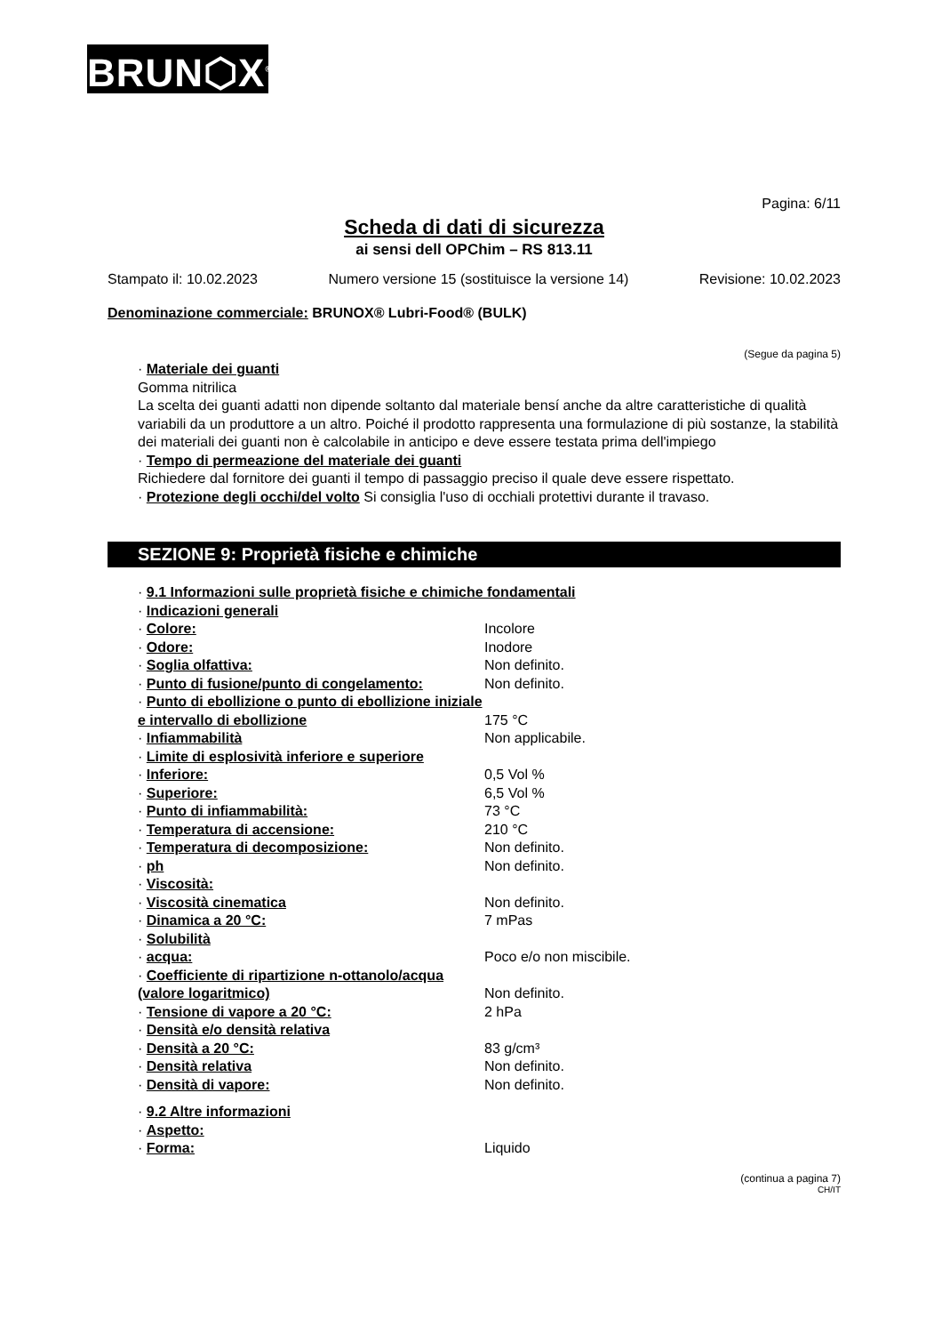BRUN⬡X<sup>®</sup>
Pagina: 6/11
Scheda di dati di sicurezza
ai sensi dell OPChim – RS 813.11
Stampato il: 10.02.2023 Numero versione 15 (sostituisce la versione 14) Revisione: 10.02.2023
Denominazione commerciale: BRUNOX® Lubri-Food® (BULK)
(Segue da pagina 5)
· Materiale dei guanti
Gomma nitrilica
La scelta dei guanti adatti non dipende soltanto dal materiale bensí anche da altre caratteristiche di qualità variabili da un produttore a un altro. Poiché il prodotto rappresenta una formulazione di più sostanze, la stabilità dei materiali dei guanti non è calcolabile in anticipo e deve essere testata prima dell'impiego
· Tempo di permeazione del materiale dei guanti
Richiedere dal fornitore dei guanti il tempo di passaggio preciso il quale deve essere rispettato.
· Protezione degli occhi/del volto Si consiglia l'uso di occhiali protettivi durante il travaso.
SEZIONE 9: Proprietà fisiche e chimiche
· 9.1 Informazioni sulle proprietà fisiche e chimiche fondamentali
· Indicazioni generali
· Colore: Incolore
· Odore: Inodore
· Soglia olfattiva: Non definito.
· Punto di fusione/punto di congelamento: Non definito.
· Punto di ebollizione o punto di ebollizione iniziale e intervallo di ebollizione 175 °C
· Infiammabilità Non applicabile.
· Limite di esplosività inferiore e superiore
· Inferiore: 0,5 Vol %
· Superiore: 6,5 Vol %
· Punto di infiammabilità: 73 °C
· Temperatura di accensione: 210 °C
· Temperatura di decomposizione: Non definito.
· ph Non definito.
· Viscosità:
· Viscosità cinematica Non definito.
· Dinamica a 20 °C: 7 mPas
· Solubilità
· acqua: Poco e/o non miscibile.
· Coefficiente di ripartizione n-ottanolo/acqua (valore logaritmico) Non definito.
· Tensione di vapore a 20 °C: 2 hPa
· Densità e/o densità relativa
· Densità a 20 °C: 83 g/cm³
· Densità relativa Non definito.
· Densità di vapore: Non definito.
· 9.2 Altre informazioni
· Aspetto:
· Forma: Liquido
(continua a pagina 7)
CH/IT